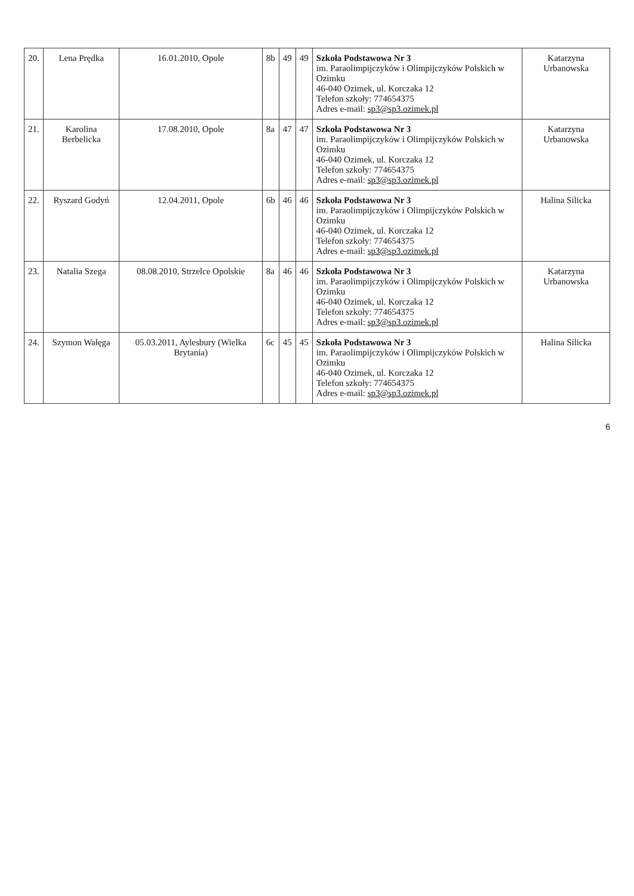| 20. | Lena Prędka | 16.01.2010, Opole | 8b | 49 | 49 | Szkoła Podstawowa Nr 3 im. Paraolimpijczyków i Olimpijczyków Polskich w Ozimku 46-040 Ozimek, ul. Korczaka 12 Telefon szkoły: 774654375 Adres e-mail: sp3@sp3.ozimek.pl | Katarzyna Urbanowska |
| 21. | Karolina Berbelicka | 17.08.2010, Opole | 8a | 47 | 47 | Szkoła Podstawowa Nr 3 im. Paraolimpijczyków i Olimpijczyków Polskich w Ozimku 46-040 Ozimek, ul. Korczaka 12 Telefon szkoły: 774654375 Adres e-mail: sp3@sp3.ozimek.pl | Katarzyna Urbanowska |
| 22. | Ryszard Godyń | 12.04.2011, Opole | 6b | 46 | 46 | Szkoła Podstawowa Nr 3 im. Paraolimpijczyków i Olimpijczyków Polskich w Ozimku 46-040 Ozimek, ul. Korczaka 12 Telefon szkoły: 774654375 Adres e-mail: sp3@sp3.ozimek.pl | Halina Silicka |
| 23. | Natalia Szega | 08.08.2010, Strzelce Opolskie | 8a | 46 | 46 | Szkoła Podstawowa Nr 3 im. Paraolimpijczyków i Olimpijczyków Polskich w Ozimku 46-040 Ozimek, ul. Korczaka 12 Telefon szkoły: 774654375 Adres e-mail: sp3@sp3.ozimek.pl | Katarzyna Urbanowska |
| 24. | Szymon Wałęga | 05.03.2011, Aylesbury (Wielka Brytania) | 6c | 45 | 45 | Szkoła Podstawowa Nr 3 im. Paraolimpijczyków i Olimpijczyków Polskich w Ozimku 46-040 Ozimek, ul. Korczaka 12 Telefon szkoły: 774654375 Adres e-mail: sp3@sp3.ozimek.pl | Halina Silicka |
6